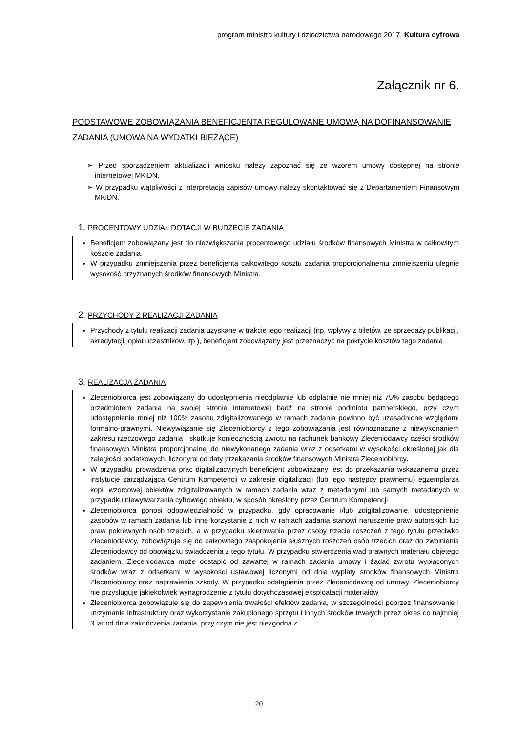program ministra kultury i dziedzictwa narodowego 2017, Kultura cyfrowa
Załącznik nr 6.
PODSTAWOWE ZOBOWIĄZANIA BENEFICJENTA REGULOWANE UMOWĄ NA DOFINANSOWANIE ZADANIA (UMOWA NA WYDATKI BIEŻĄCE)
➢ Przed sporządzeniem aktualizacji wniosku należy zapoznać się ze wzorem umowy dostępnej na stronie internetowej MKiDN.
➢ W przypadku wątpliwości z interpretacją zapisów umowy należy skontaktować się z Departamentem Finansowym MKiDN.
1. PROCENTOWY UDZIAŁ DOTACJI W BUDŻECIE ZADANIA
Beneficjent zobowiązany jest do niezwiększania procentowego udziału środków finansowych Ministra w całkowitym koszcie zadania.
W przypadku zmniejszenia przez beneficjenta całkowitego kosztu zadania proporcjonalnemu zmniejszeniu ulegnie wysokość przyznanych środków finansowych Ministra.
2. PRZYCHODY Z REALIZACJI ZADANIA
Przychody z tytułu realizacji zadania uzyskane w trakcie jego realizacji (np. wpływy z biletów, ze sprzedaży publikacji, akredytacji, opłat uczestników, itp.), beneficjent zobowiązany jest przeznaczyć na pokrycie kosztów tego zadania.
3. REALIZACJA ZADANIA
Zleceniobiorca jest zobowiązany do udostępnienia nieodpłatnie lub odpłatnie nie mniej niż 75% zasobu będącego przedmiotem zadania na swojej stronie internetowej bądź na stronie podmiotu partnerskiego, przy czym udostępnienie mniej niż 100% zasobu zdigitalizowanego w ramach zadania powinno być uzasadnione względami formalno-prawnymi. Niewywiązanie się Zleceniobiorcy z tego zobowiązania jest równoznaczne z niewykonaniem zakresu rzeczowego zadania i skutkuje koniecznością zwrotu na rachunek bankowy Zleceniodawcy części środków finansowych Ministra proporcjonalnej do niewykonanego zadania wraz z odsetkami w wysokości określonej jak dla zaległości podatkowych, liczonymi od daty przekazania środków finansowych Ministra Zleceniobiorcy.
W przypadku prowadzenia prac digitalizacyjnych beneficjent zobowiązany jest do przekazania wskazanemu przez instytucję zarządzającą Centrum Kompetencji w zakresie digitalizacji (lub jego następcy prawnemu) egzemplarza kopii wzorcowej obiektów zdigitalizowanych w ramach zadania wraz z metadanymi lub samych metadanych w przypadku niewytwarzania cyfrowego obiektu, w sposób określony przez Centrum Kompetencji
Zleceniobiorca ponosi odpowiedzialność w przypadku, gdy opracowanie i/lub zdigitalizowanie, udostępnienie zasobów w ramach zadania lub inne korzystanie z nich w ramach zadania stanowi naruszenie praw autorskich lub praw pokrewnych osób trzecich, a w przypadku skierowania przez osoby trzecie roszczeń z tego tytułu przeciwko Zleceniodawcy, zobowiązuje się do całkowitego zaspokojenia słusznych roszczeń osób trzecich oraz do zwolnienia Zleceniodawcy od obowiązku świadczenia z tego tytułu. W przypadku stwierdzenia wad prawnych materiału objętego zadaniem, Zleceniodawca może odstąpić od zawartej w ramach zadania umowy i żądać zwrotu wypłaconych środków wraz z odsetkami w wysokości ustawowej liczonymi od dnia wypłaty środków finansowych Ministra Zleceniobiorcy oraz naprawienia szkody. W przypadku odstąpienia przez Zleceniodawcę od umowy, Zleceniobiorcy nie przysługuje jakiekolwiek wynagrodzenie z tytułu dotychczasowej eksploatacji materiałów
Zleceniobiorca zobowiązuje się do zapewnienia trwałości efektów zadania, w szczególności poprzez finansowanie i utrzymanie infrastruktury oraz wykorzystanie zakupionego sprzętu i innych środków trwałych przez okres co najmniej 3 lat od dnia zakończenia zadania, przy czym nie jest niezgodna z
20